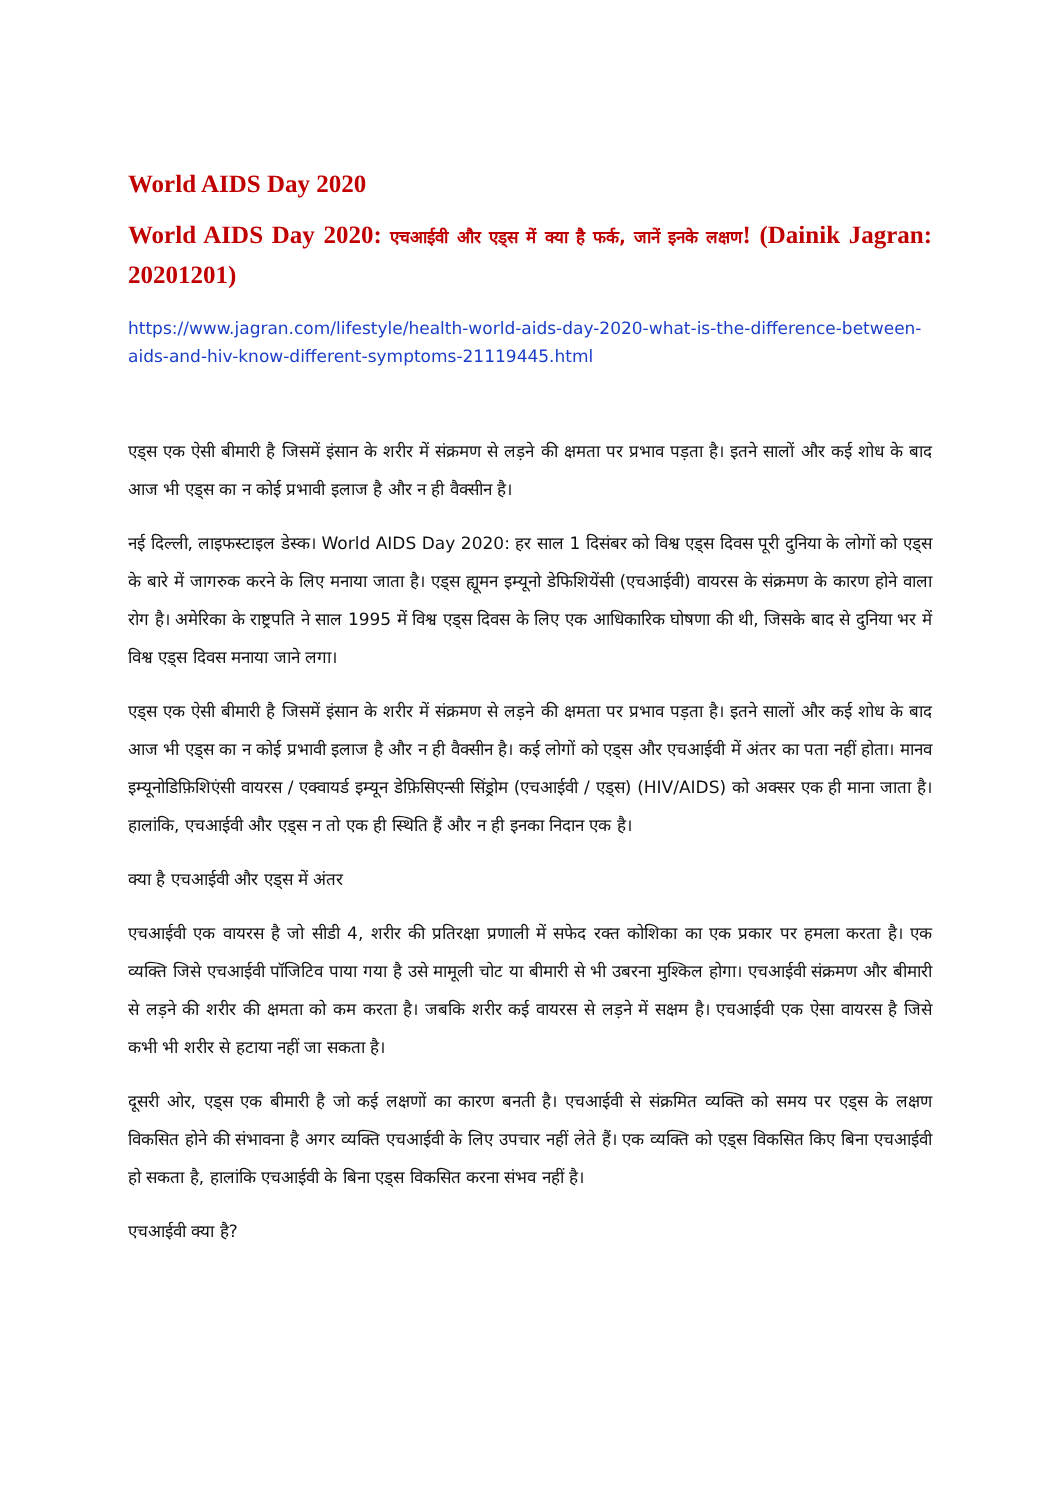World AIDS Day 2020
World AIDS Day 2020: एचआईवी और एड्स में क्या है फर्क, जानें इनके लक्षण! (Dainik Jagran: 20201201)
https://www.jagran.com/lifestyle/health-world-aids-day-2020-what-is-the-difference-between-aids-and-hiv-know-different-symptoms-21119445.html
एड्स एक ऐसी बीमारी है जिसमें इंसान के शरीर में संक्रमण से लड़ने की क्षमता पर प्रभाव पड़ता है। इतने सालों और कई शोध के बाद आज भी एड्स का न कोई प्रभावी इलाज है और न ही वैक्सीन है।
नई दिल्ली, लाइफस्टाइल डेस्क। World AIDS Day 2020: हर साल 1 दिसंबर को विश्व एड्स दिवस पूरी दुनिया के लोगों को एड्स के बारे में जागरुक करने के लिए मनाया जाता है। एड्स ह्यूमन इम्यूनो डेफिशियेंसी (एचआईवी) वायरस के संक्रमण के कारण होने वाला रोग है। अमेरिका के राष्ट्रपति ने साल 1995 में विश्व एड्स दिवस के लिए एक आधिकारिक घोषणा की थी, जिसके बाद से दुनिया भर में विश्व एड्स दिवस मनाया जाने लगा।
एड्स एक ऐसी बीमारी है जिसमें इंसान के शरीर में संक्रमण से लड़ने की क्षमता पर प्रभाव पड़ता है। इतने सालों और कई शोध के बाद आज भी एड्स का न कोई प्रभावी इलाज है और न ही वैक्सीन है। कई लोगों को एड्स और एचआईवी में अंतर का पता नहीं होता। मानव इम्यूनोडिफ़िशिएंसी वायरस / एक्वायर्ड इम्यून डेफ़िसिएन्सी सिंड्रोम (एचआईवी / एड्स) (HIV/AIDS) को अक्सर एक ही माना जाता है। हालांकि, एचआईवी और एड्स न तो एक ही स्थिति हैं और न ही इनका निदान एक है।
क्या है एचआईवी और एड्स में अंतर
एचआईवी एक वायरस है जो सीडी 4, शरीर की प्रतिरक्षा प्रणाली में सफेद रक्त कोशिका का एक प्रकार पर हमला करता है। एक व्यक्ति जिसे एचआईवी पॉजिटिव पाया गया है उसे मामूली चोट या बीमारी से भी उबरना मुश्किल होगा। एचआईवी संक्रमण और बीमारी से लड़ने की शरीर की क्षमता को कम करता है। जबकि शरीर कई वायरस से लड़ने में सक्षम है। एचआईवी एक ऐसा वायरस है जिसे कभी भी शरीर से हटाया नहीं जा सकता है।
दूसरी ओर, एड्स एक बीमारी है जो कई लक्षणों का कारण बनती है। एचआईवी से संक्रमित व्यक्ति को समय पर एड्स के लक्षण विकसित होने की संभावना है अगर व्यक्ति एचआईवी के लिए उपचार नहीं लेते हैं। एक व्यक्ति को एड्स विकसित किए बिना एचआईवी हो सकता है, हालांकि एचआईवी के बिना एड्स विकसित करना संभव नहीं है।
एचआईवी क्या है?